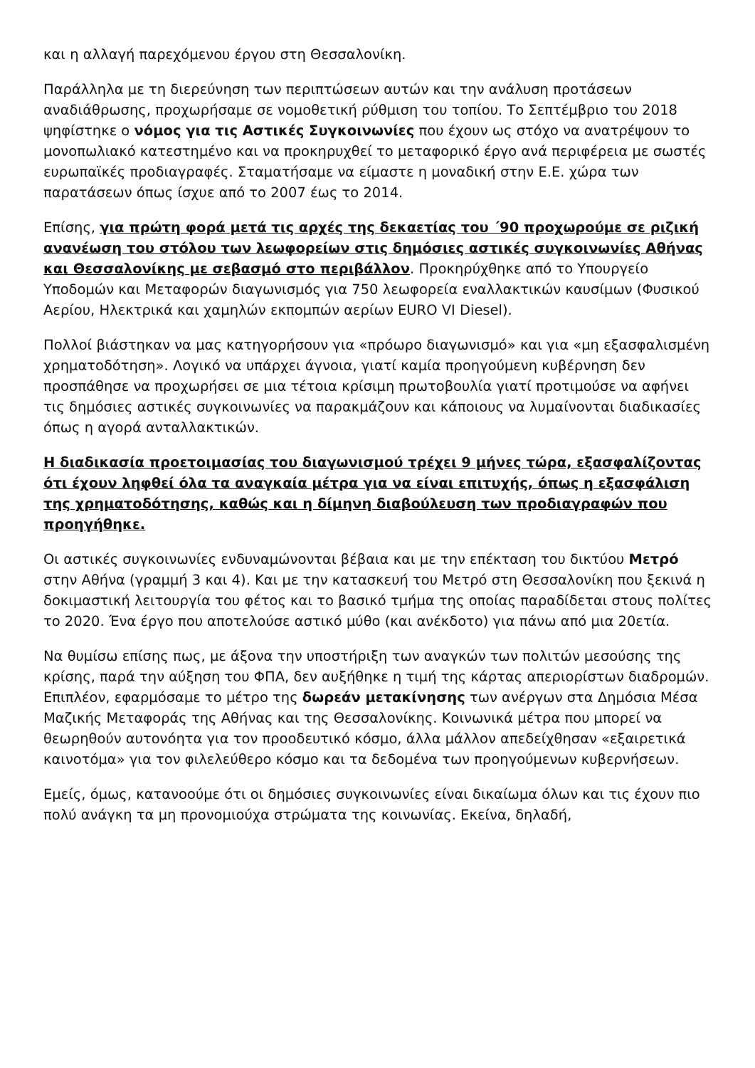και η αλλαγή παρεχόμενου έργου στη Θεσσαλονίκη.
Παράλληλα με τη διερεύνηση των περιπτώσεων αυτών και την ανάλυση προτάσεων αναδιάθρωσης, προχωρήσαμε σε νομοθετική ρύθμιση του τοπίου. Το Σεπτέμβριο του 2018 ψηφίστηκε ο νόμος για τις Αστικές Συγκοινωνίες που έχουν ως στόχο να ανατρέψουν το μονοπωλιακό κατεστημένο και να προκηρυχθεί το μεταφορικό έργο ανά περιφέρεια με σωστές ευρωπαϊκές προδιαγραφές. Σταματήσαμε να είμαστε η μοναδική στην Ε.Ε. χώρα των παρατάσεων όπως ίσχυε από το 2007 έως το 2014.
Επίσης, για πρώτη φορά μετά τις αρχές της δεκαετίας του ΄90 προχωρούμε σε ριζική ανανέωση του στόλου των λεωφορείων στις δημόσιες αστικές συγκοινωνίες Αθήνας και Θεσσαλονίκης με σεβασμό στο περιβάλλον. Προκηρύχθηκε από το Υπουργείο Υποδομών και Μεταφορών διαγωνισμός για 750 λεωφορεία εναλλακτικών καυσίμων (Φυσικού Αερίου, Ηλεκτρικά και χαμηλών εκπομπών αερίων EURO VI Diesel).
Πολλοί βιάστηκαν να μας κατηγορήσουν για «πρόωρο διαγωνισμό» και για «μη εξασφαλισμένη χρηματοδότηση». Λογικό να υπάρχει άγνοια, γιατί καμία προηγούμενη κυβέρνηση δεν προσπάθησε να προχωρήσει σε μια τέτοια κρίσιμη πρωτοβουλία γιατί προτιμούσε να αφήνει τις δημόσιες αστικές συγκοινωνίες να παρακμάζουν και κάποιους να λυμαίνονται διαδικασίες όπως η αγορά ανταλλακτικών.
Η διαδικασία προετοιμασίας του διαγωνισμού τρέχει 9 μήνες τώρα, εξασφαλίζοντας ότι έχουν ληφθεί όλα τα αναγκαία μέτρα για να είναι επιτυχής, όπως η εξασφάλιση της χρηματοδότησης, καθώς και η δίμηνη διαβούλευση των προδιαγραφών που προηγήθηκε.
Οι αστικές συγκοινωνίες ενδυναμώνονται βέβαια και με την επέκταση του δικτύου Μετρό στην Αθήνα (γραμμή 3 και 4). Και με την κατασκευή του Μετρό στη Θεσσαλονίκη που ξεκινά η δοκιμαστική λειτουργία του φέτος και το βασικό τμήμα της οποίας παραδίδεται στους πολίτες το 2020. Ένα έργο που αποτελούσε αστικό μύθο (και ανέκδοτο) για πάνω από μια 20ετία.
Να θυμίσω επίσης πως, με άξονα την υποστήριξη των αναγκών των πολιτών μεσούσης της κρίσης, παρά την αύξηση του ΦΠΑ, δεν αυξήθηκε η τιμή της κάρτας απεριορίστων διαδρομών. Επιπλέον, εφαρμόσαμε το μέτρο της δωρεάν μετακίνησης των ανέργων στα Δημόσια Μέσα Μαζικής Μεταφοράς της Αθήνας και της Θεσσαλονίκης. Κοινωνικά μέτρα που μπορεί να θεωρηθούν αυτονόητα για τον προοδευτικό κόσμο, άλλα μάλλον απεδείχθησαν «εξαιρετικά καινοτόμα» για τον φιλελεύθερο κόσμο και τα δεδομένα των προηγούμενων κυβερνήσεων.
Εμείς, όμως, κατανοούμε ότι οι δημόσιες συγκοινωνίες είναι δικαίωμα όλων και τις έχουν πιο πολύ ανάγκη τα μη προνομιούχα στρώματα της κοινωνίας. Εκείνα, δηλαδή,